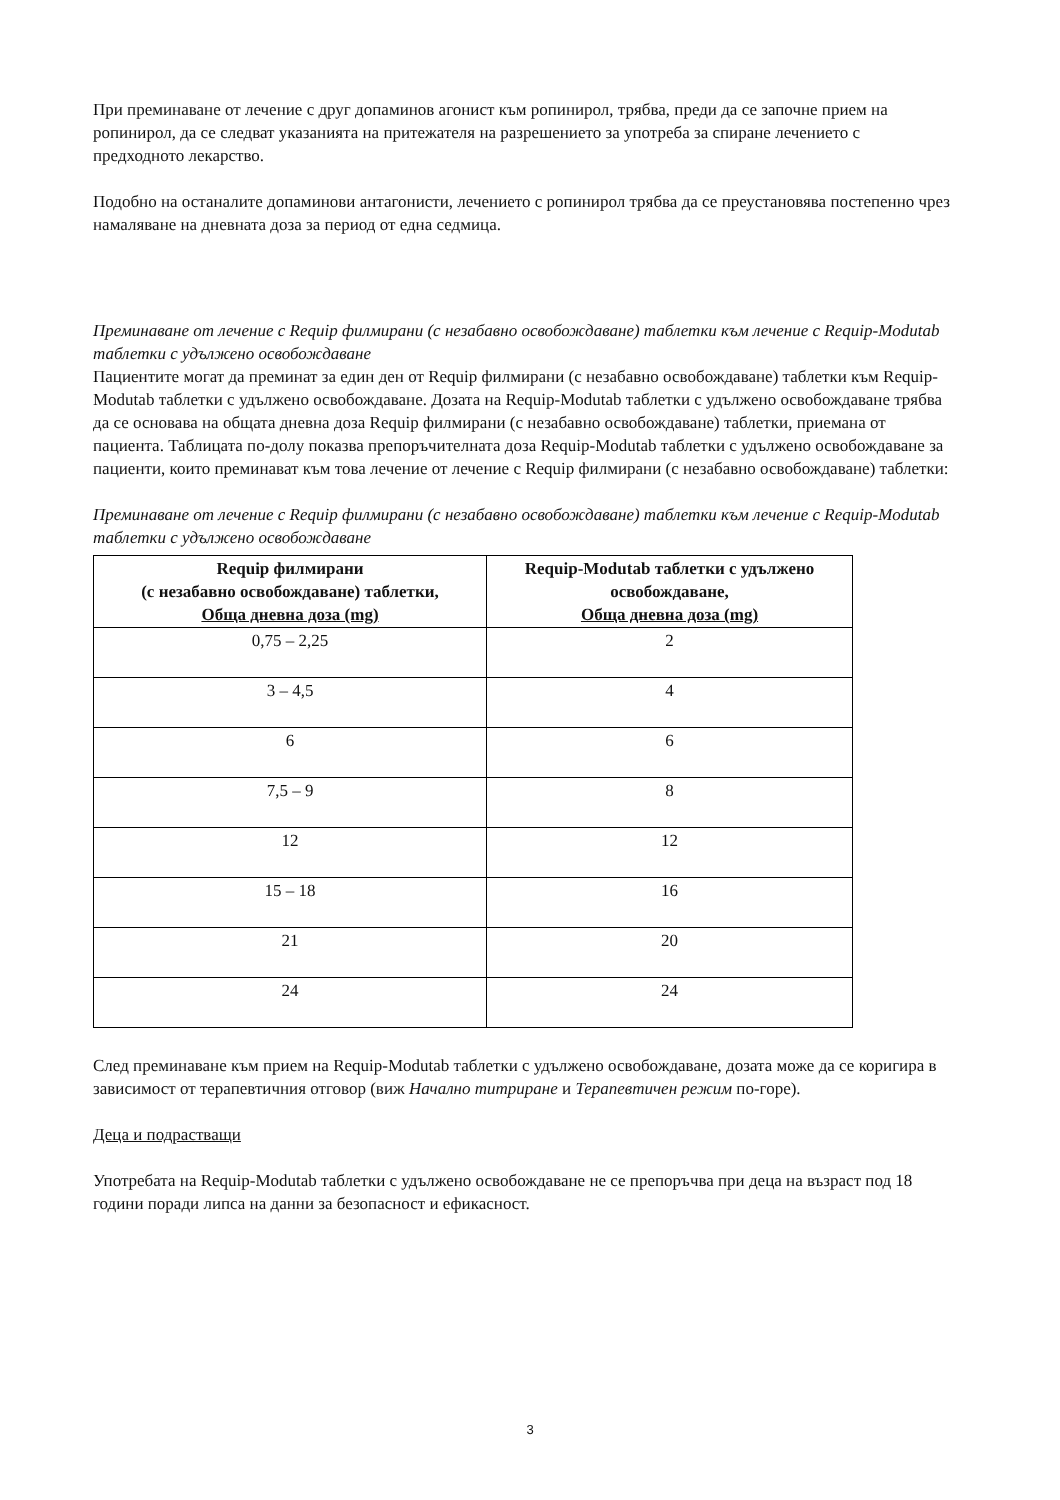При преминаване от лечение с друг допаминов агонист към ропинирол, трябва, преди да се започне прием на ропинирол, да се следват указанията на притежателя на разрешението за употреба за спиране лечението с предходното лекарство.
Подобно на останалите допаминови антагонисти, лечението с ропинирол трябва да се преустановява постепенно чрез намаляване на дневната доза за период от една седмица.
Преминаване от лечение с Requip филмирани (с незабавно освобождаване) таблетки към лечение с Requip-Modutab таблетки с удължено освобождаване
Пациентите могат да преминат за един ден от Requip филмирани (с незабавно освобождаване) таблетки към Requip-Modutab таблетки с удължено освобождаване. Дозата на Requip-Modutab таблетки с удължено освобождаване трябва да се основава на общата дневна доза Requip филмирани (с незабавно освобождаване) таблетки, приемана от пациента. Таблицата по-долу показва препоръчителната доза Requip-Modutab таблетки с удължено освобождаване за пациенти, които преминават към това лечение от лечение с Requip филмирани (с незабавно освобождаване) таблетки:
Преминаване от лечение с Requip филмирани (с незабавно освобождаване) таблетки към лечение с Requip-Modutab таблетки с удължено освобождаване
| Requip филмирани (с незабавно освобождаване) таблетки, Обща дневна доза (mg) | Requip-Modutab таблетки с удължено освобождаване, Обща дневна доза (mg) |
| --- | --- |
| 0,75 – 2,25 | 2 |
| 3 – 4,5 | 4 |
| 6 | 6 |
| 7,5 – 9 | 8 |
| 12 | 12 |
| 15 – 18 | 16 |
| 21 | 20 |
| 24 | 24 |
След преминаване към прием на Requip-Modutab таблетки с удължено освобождаване, дозата може да се коригира в зависимост от терапевтичния отговор (виж Начално титриране и Терапевтичен режим по-горе).
Деца и подрастващи
Употребата на Requip-Modutab таблетки с удължено освобождаване не се препоръчва при деца на възраст под 18 години поради липса на данни за безопасност и ефикасност.
3